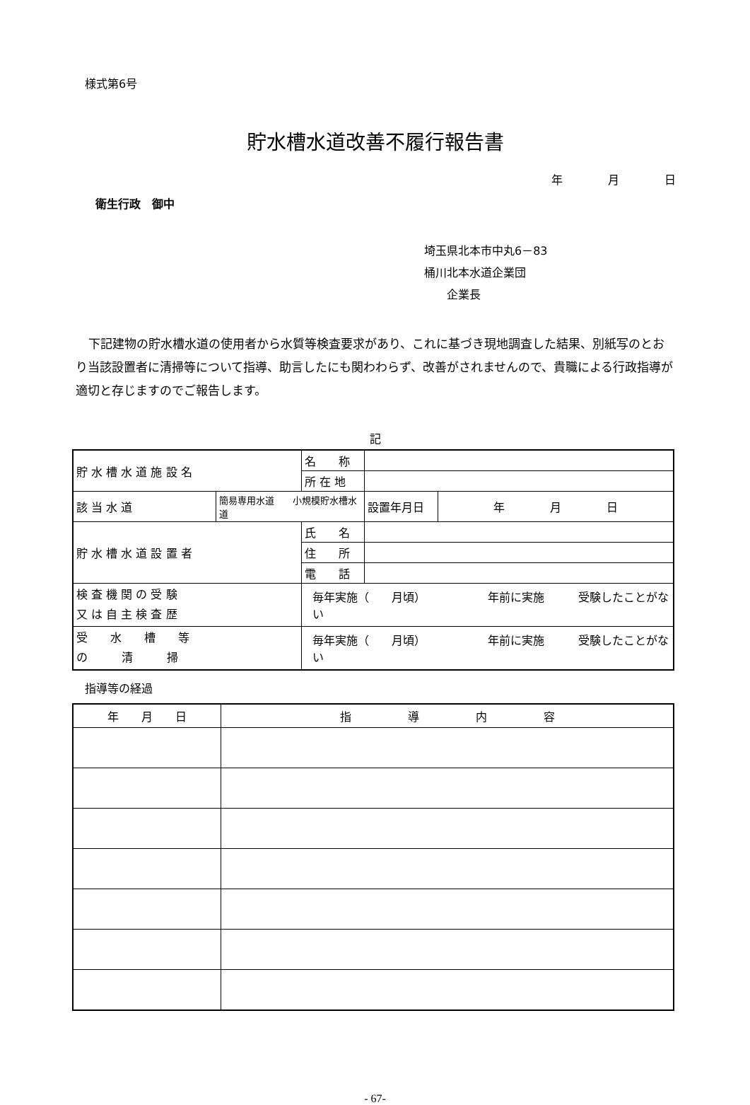様式第6号
貯水槽水道改善不履行報告書
年　　　　月　　　　日
衛生行政　御中
埼玉県北本市中丸6－83
桶川北本水道企業団
　　企業長
下記建物の貯水槽水道の使用者から水質等検査要求があり、これに基づき現地調査した結果、別紙写のとおり当該設置者に清掃等について指導、助言したにも関わわらず、改善がされませんので、貴職による行政指導が適切と存じますのでご報告します。
記
| 貯 水 槽 水 道 施 設 名 | | 名 称 | | |
| | | 所 在 地 | | |
| 該 当 水 道 | 簡易専用水道 小規模貯水槽水道 | | 設置年月日 | 年 月 日 |
| 貯 水 槽 水 道 設 置 者 | | 氏 名 | | |
| | | 住 所 | | |
| | | 電 話 | | |
| 検 査 機 関 の 受 験 又 は 自 主 検 査 歴 | | 毎年実施（ 月頃） 年前に実施 受験したことがない | | |
| 受 水 槽 等 の 清 掃 | | 毎年実施（ 月頃） 年前に実施 受験したことがない | | |
指導等の経過
| 年 月 日 | 指 導 内 容 |
- 67-